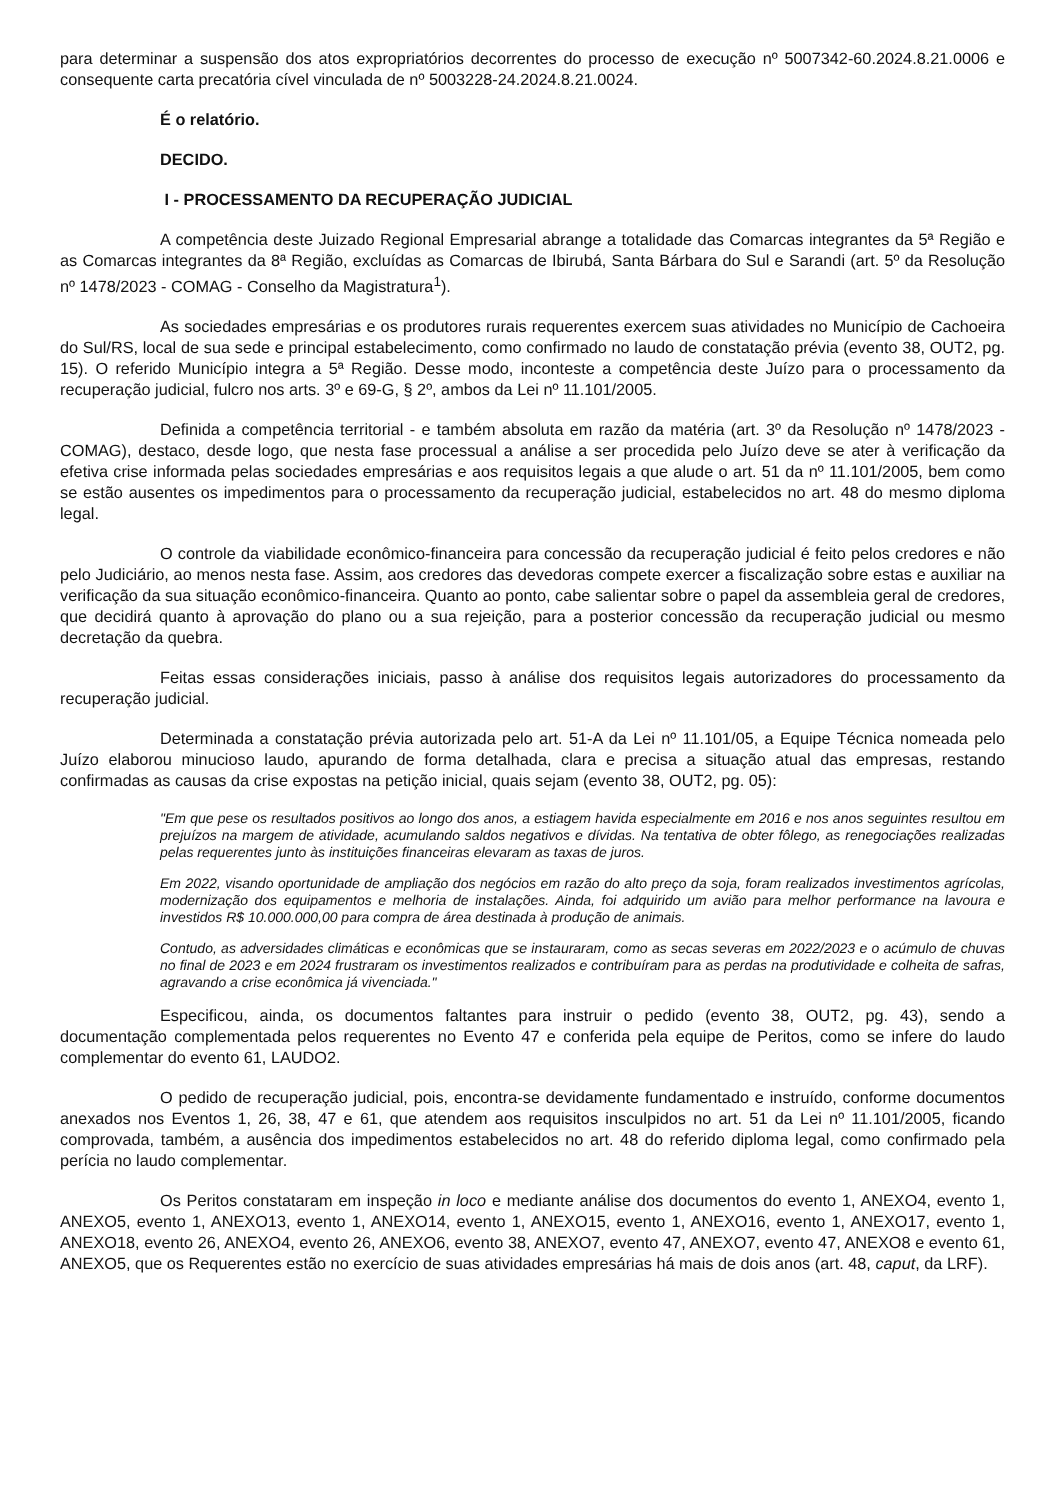para determinar a suspensão dos atos expropriatórios decorrentes do processo de execução nº 5007342-60.2024.8.21.0006 e consequente carta precatória cível vinculada de nº 5003228-24.2024.8.21.0024.
É o relatório.
DECIDO.
I - PROCESSAMENTO DA RECUPERAÇÃO JUDICIAL
A competência deste Juizado Regional Empresarial abrange a totalidade das Comarcas integrantes da 5ª Região e as Comarcas integrantes da 8ª Região, excluídas as Comarcas de Ibirubá, Santa Bárbara do Sul e Sarandi (art. 5º da Resolução nº 1478/2023 - COMAG - Conselho da Magistratura<sup>1</sup>).
As sociedades empresárias e os produtores rurais requerentes exercem suas atividades no Município de Cachoeira do Sul/RS, local de sua sede e principal estabelecimento, como confirmado no laudo de constatação prévia (evento 38, OUT2, pg. 15). O referido Município integra a 5ª Região. Desse modo, inconteste a competência deste Juízo para o processamento da recuperação judicial, fulcro nos arts. 3º e 69-G, § 2º, ambos da Lei nº 11.101/2005.
Definida a competência territorial - e também absoluta em razão da matéria (art. 3º da Resolução nº 1478/2023 - COMAG), destaco, desde logo, que nesta fase processual a análise a ser procedida pelo Juízo deve se ater à verificação da efetiva crise informada pelas sociedades empresárias e aos requisitos legais a que alude o art. 51 da nº 11.101/2005, bem como se estão ausentes os impedimentos para o processamento da recuperação judicial, estabelecidos no art. 48 do mesmo diploma legal.
O controle da viabilidade econômico-financeira para concessão da recuperação judicial é feito pelos credores e não pelo Judiciário, ao menos nesta fase. Assim, aos credores das devedoras compete exercer a fiscalização sobre estas e auxiliar na verificação da sua situação econômico-financeira. Quanto ao ponto, cabe salientar sobre o papel da assembleia geral de credores, que decidirá quanto à aprovação do plano ou a sua rejeição, para a posterior concessão da recuperação judicial ou mesmo decretação da quebra.
Feitas essas considerações iniciais, passo à análise dos requisitos legais autorizadores do processamento da recuperação judicial.
Determinada a constatação prévia autorizada pelo art. 51-A da Lei nº 11.101/05, a Equipe Técnica nomeada pelo Juízo elaborou minucioso laudo, apurando de forma detalhada, clara e precisa a situação atual das empresas, restando confirmadas as causas da crise expostas na petição inicial, quais sejam (evento 38, OUT2, pg. 05):
"Em que pese os resultados positivos ao longo dos anos, a estiagem havida especialmente em 2016 e nos anos seguintes resultou em prejuízos na margem de atividade, acumulando saldos negativos e dívidas. Na tentativa de obter fôlego, as renegociações realizadas pelas requerentes junto às instituições financeiras elevaram as taxas de juros.
Em 2022, visando oportunidade de ampliação dos negócios em razão do alto preço da soja, foram realizados investimentos agrícolas, modernização dos equipamentos e melhoria de instalações. Ainda, foi adquirido um avião para melhor performance na lavoura e investidos R$ 10.000.000,00 para compra de área destinada à produção de animais.
Contudo, as adversidades climáticas e econômicas que se instauraram, como as secas severas em 2022/2023 e o acúmulo de chuvas no final de 2023 e em 2024 frustraram os investimentos realizados e contribuíram para as perdas na produtividade e colheita de safras, agravando a crise econômica já vivenciada."
Especificou, ainda, os documentos faltantes para instruir o pedido (evento 38, OUT2, pg. 43), sendo a documentação complementada pelos requerentes no Evento 47 e conferida pela equipe de Peritos, como se infere do laudo complementar do evento 61, LAUDO2.
O pedido de recuperação judicial, pois, encontra-se devidamente fundamentado e instruído, conforme documentos anexados nos Eventos 1, 26, 38, 47 e 61, que atendem aos requisitos insculpidos no art. 51 da Lei nº 11.101/2005, ficando comprovada, também, a ausência dos impedimentos estabelecidos no art. 48 do referido diploma legal, como confirmado pela perícia no laudo complementar.
Os Peritos constataram em inspeção in loco e mediante análise dos documentos do evento 1, ANEXO4, evento 1, ANEXO5, evento 1, ANEXO13, evento 1, ANEXO14, evento 1, ANEXO15, evento 1, ANEXO16, evento 1, ANEXO17, evento 1, ANEXO18, evento 26, ANEXO4, evento 26, ANEXO6, evento 38, ANEXO7, evento 47, ANEXO7, evento 47, ANEXO8 e evento 61, ANEXO5, que os Requerentes estão no exercício de suas atividades empresárias há mais de dois anos (art. 48, caput, da LRF).